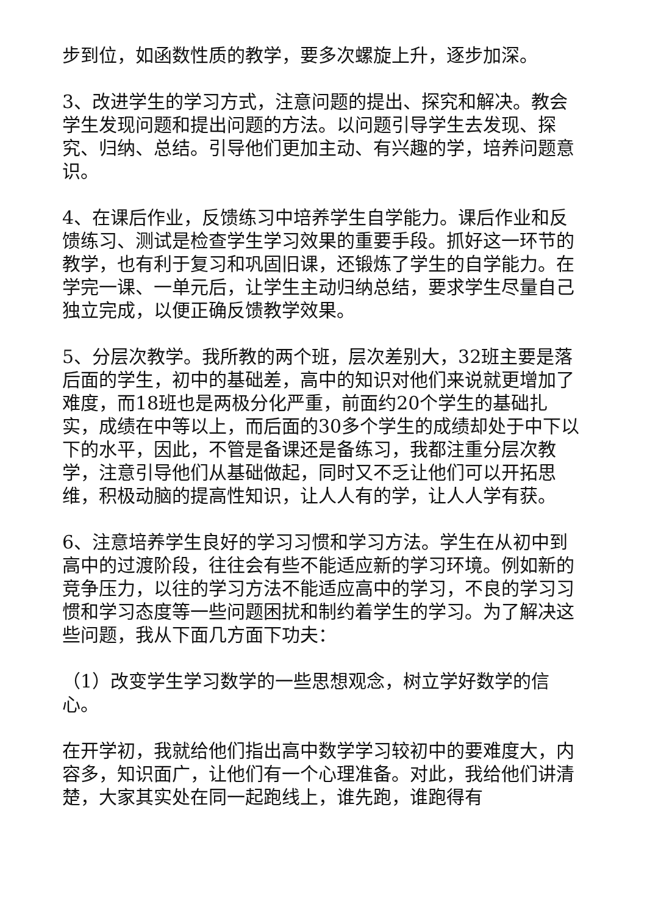步到位，如函数性质的教学，要多次螺旋上升，逐步加深。
3、改进学生的学习方式，注意问题的提出、探究和解决。教会学生发现问题和提出问题的方法。以问题引导学生去发现、探究、归纳、总结。引导他们更加主动、有兴趣的学，培养问题意识。
4、在课后作业，反馈练习中培养学生自学能力。课后作业和反馈练习、测试是检查学生学习效果的重要手段。抓好这一环节的教学，也有利于复习和巩固旧课，还锻炼了学生的自学能力。在学完一课、一单元后，让学生主动归纳总结，要求学生尽量自己独立完成，以便正确反馈教学效果。
5、分层次教学。我所教的两个班，层次差别大，32班主要是落后面的学生，初中的基础差，高中的知识对他们来说就更增加了难度，而18班也是两极分化严重，前面约20个学生的基础扎实，成绩在中等以上，而后面的30多个学生的成绩却处于中下以下的水平，因此，不管是备课还是备练习，我都注重分层次教学，注意引导他们从基础做起，同时又不乏让他们可以开拓思维，积极动脑的提高性知识，让人人有的学，让人人学有获。
6、注意培养学生良好的学习习惯和学习方法。学生在从初中到高中的过渡阶段，往往会有些不能适应新的学习环境。例如新的竞争压力，以往的学习方法不能适应高中的学习，不良的学习习惯和学习态度等一些问题困扰和制约着学生的学习。为了解决这些问题，我从下面几方面下功夫：
（1）改变学生学习数学的一些思想观念，树立学好数学的信心。
在开学初，我就给他们指出高中数学学习较初中的要难度大，内容多，知识面广，让他们有一个心理准备。对此，我给他们讲清楚，大家其实处在同一起跑线上，谁先跑，谁跑得有